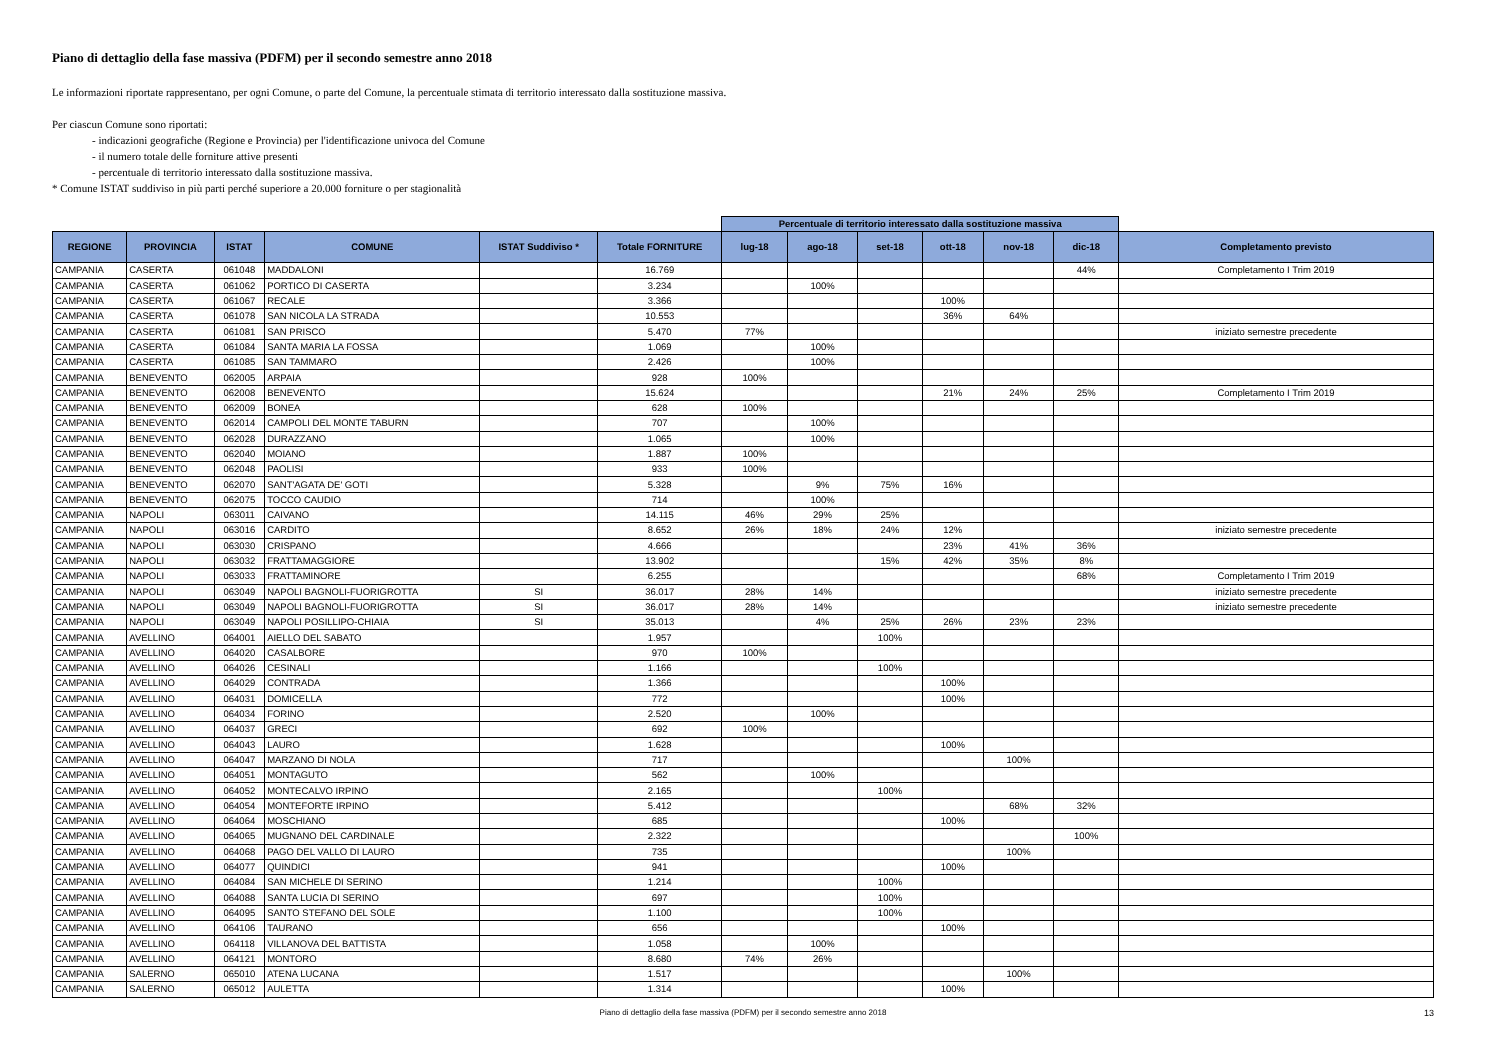Piano di dettaglio della fase massiva (PDFM) per il secondo semestre anno 2018
Le informazioni riportate rappresentano, per ogni Comune, o parte del Comune, la percentuale stimata di territorio interessato dalla sostituzione massiva.
Per ciascun Comune sono riportati:
- indicazioni geografiche (Regione e Provincia) per l'identificazione univoca del Comune
- il numero totale delle forniture attive presenti
- percentuale di territorio interessato dalla sostituzione massiva.
* Comune ISTAT suddiviso in più parti perché superiore a 20.000 forniture o per stagionalità
| | | | | | | Percentuale di territorio interessato dalla sostituzione massiva | | | | | | |
| REGIONE | PROVINCIA | ISTAT | COMUNE | ISTAT Suddiviso * | Totale FORNITURE | lug-18 | ago-18 | set-18 | ott-18 | nov-18 | dic-18 | Completamento previsto |
| CAMPANIA | CASERTA | 061048 | MADDALONI | | 16.769 | | | | | | 44% | Completamento I Trim 2019 |
| CAMPANIA | CASERTA | 061062 | PORTICO DI CASERTA | | 3.234 | | 100% | | | | | |
| CAMPANIA | CASERTA | 061067 | RECALE | | 3.366 | | | | 100% | | | |
| CAMPANIA | CASERTA | 061078 | SAN NICOLA LA STRADA | | 10.553 | | | | 36% | 64% | | |
| CAMPANIA | CASERTA | 061081 | SAN PRISCO | | 5.470 | 77% | | | | | | iniziato semestre precedente |
| CAMPANIA | CASERTA | 061084 | SANTA MARIA LA FOSSA | | 1.069 | | 100% | | | | | |
| CAMPANIA | CASERTA | 061085 | SAN TAMMARO | | 2.426 | | 100% | | | | | |
| CAMPANIA | BENEVENTO | 062005 | ARPAIA | | 928 | 100% | | | | | | |
| CAMPANIA | BENEVENTO | 062008 | BENEVENTO | | 15.624 | | | | 21% | 24% | 25% | Completamento I Trim 2019 |
| CAMPANIA | BENEVENTO | 062009 | BONEA | | 628 | 100% | | | | | | |
| CAMPANIA | BENEVENTO | 062014 | CAMPOLI DEL MONTE TABURN | | 707 | | 100% | | | | | |
| CAMPANIA | BENEVENTO | 062028 | DURAZZANO | | 1.065 | | 100% | | | | | |
| CAMPANIA | BENEVENTO | 062040 | MOIANO | | 1.887 | 100% | | | | | | |
| CAMPANIA | BENEVENTO | 062048 | PAOLISI | | 933 | 100% | | | | | | |
| CAMPANIA | BENEVENTO | 062070 | SANT'AGATA DE' GOTI | | 5.328 | | 9% | 75% | 16% | | | |
| CAMPANIA | BENEVENTO | 062075 | TOCCO CAUDIO | | 714 | | 100% | | | | | |
| CAMPANIA | NAPOLI | 063011 | CAIVANO | | 14.115 | 46% | 29% | 25% | | | | |
| CAMPANIA | NAPOLI | 063016 | CARDITO | | 8.652 | 26% | 18% | 24% | 12% | | | iniziato semestre precedente |
| CAMPANIA | NAPOLI | 063030 | CRISPANO | | 4.666 | | | | 23% | 41% | 36% | |
| CAMPANIA | NAPOLI | 063032 | FRATTAMAGGIORE | | 13.902 | | | 15% | 42% | 35% | 8% | |
| CAMPANIA | NAPOLI | 063033 | FRATTAMINORE | | 6.255 | | | | | | 68% | Completamento I Trim 2019 |
| CAMPANIA | NAPOLI | 063049 | NAPOLI BAGNOLI-FUORIGROTTA | SI | 36.017 | 28% | 14% | | | | | iniziato semestre precedente |
| CAMPANIA | NAPOLI | 063049 | NAPOLI BAGNOLI-FUORIGROTTA | SI | 36.017 | 28% | 14% | | | | | iniziato semestre precedente |
| CAMPANIA | NAPOLI | 063049 | NAPOLI POSILLIPO-CHIAIA | SI | 35.013 | | 4% | 25% | 26% | 23% | 23% | |
| CAMPANIA | AVELLINO | 064001 | AIELLO DEL SABATO | | 1.957 | | | 100% | | | | |
| CAMPANIA | AVELLINO | 064020 | CASALBORE | | 970 | 100% | | | | | | |
| CAMPANIA | AVELLINO | 064026 | CESINALI | | 1.166 | | | 100% | | | | |
| CAMPANIA | AVELLINO | 064029 | CONTRADA | | 1.366 | | | | 100% | | | |
| CAMPANIA | AVELLINO | 064031 | DOMICELLA | | 772 | | | | 100% | | | |
| CAMPANIA | AVELLINO | 064034 | FORINO | | 2.520 | | 100% | | | | | |
| CAMPANIA | AVELLINO | 064037 | GRECI | | 692 | 100% | | | | | | |
| CAMPANIA | AVELLINO | 064043 | LAURO | | 1.628 | | | | 100% | | | |
| CAMPANIA | AVELLINO | 064047 | MARZANO DI NOLA | | 717 | | | | | 100% | | |
| CAMPANIA | AVELLINO | 064051 | MONTAGUTO | | 562 | | 100% | | | | | |
| CAMPANIA | AVELLINO | 064052 | MONTECALVO IRPINO | | 2.165 | | | 100% | | | | |
| CAMPANIA | AVELLINO | 064054 | MONTEFORTE IRPINO | | 5.412 | | | | | 68% | 32% | |
| CAMPANIA | AVELLINO | 064064 | MOSCHIANO | | 685 | | | | 100% | | | |
| CAMPANIA | AVELLINO | 064065 | MUGNANO DEL CARDINALE | | 2.322 | | | | | | 100% | |
| CAMPANIA | AVELLINO | 064068 | PAGO DEL VALLO DI LAURO | | 735 | | | | | 100% | | |
| CAMPANIA | AVELLINO | 064077 | QUINDICI | | 941 | | | | 100% | | | |
| CAMPANIA | AVELLINO | 064084 | SAN MICHELE DI SERINO | | 1.214 | | | 100% | | | | |
| CAMPANIA | AVELLINO | 064088 | SANTA LUCIA DI SERINO | | 697 | | | 100% | | | | |
| CAMPANIA | AVELLINO | 064095 | SANTO STEFANO DEL SOLE | | 1.100 | | | 100% | | | | |
| CAMPANIA | AVELLINO | 064106 | TAURANO | | 656 | | | | 100% | | | |
| CAMPANIA | AVELLINO | 064118 | VILLANOVA DEL BATTISTA | | 1.058 | | 100% | | | | | |
| CAMPANIA | AVELLINO | 064121 | MONTORO | | 8.680 | 74% | 26% | | | | | |
| CAMPANIA | SALERNO | 065010 | ATENA LUCANA | | 1.517 | | | | | 100% | | |
| CAMPANIA | SALERNO | 065012 | AULETTA | | 1.314 | | | | 100% | | | |
Piano di dettaglio della fase massiva (PDFM) per il secondo semestre anno 2018 13